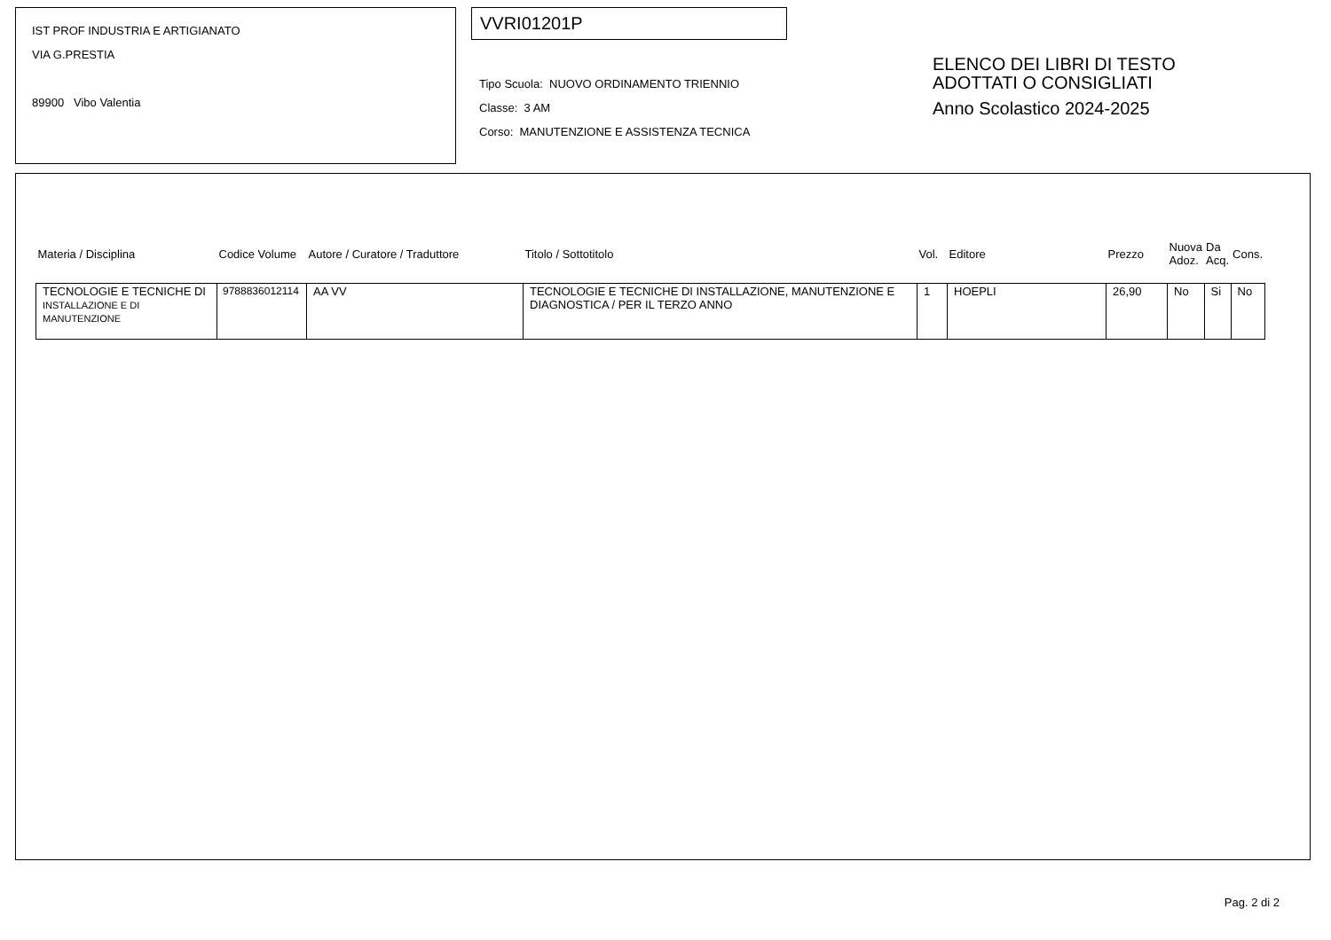IST PROF INDUSTRIA E ARTIGIANATO
VIA G.PRESTIA
89900 Vibo Valentia
VVRI01201P
Tipo Scuola: NUOVO ORDINAMENTO TRIENNIO
Classe: 3 AM
Corso: MANUTENZIONE E ASSISTENZA TECNICA
ELENCO DEI LIBRI DI TESTO
ADOTTATI O CONSIGLIATI
Anno Scolastico 2024-2025
| Materia / Disciplina | Codice Volume | Autore / Curatore / Traduttore | Titolo / Sottotitolo | Vol. | Editore | Prezzo | Nuova Adoz. | Da Acq. | Cons. |
| --- | --- | --- | --- | --- | --- | --- | --- | --- | --- |
| TECNOLOGIE E TECNICHE DI INSTALLAZIONE E DI MANUTENZIONE | 9788836012114 | AA VV | TECNOLOGIE E TECNICHE DI INSTALLAZIONE, MANUTENZIONE E DIAGNOSTICA / PER IL TERZO ANNO | 1 | HOEPLI | 26,90 | No | Si | No |
Pag. 2 di 2